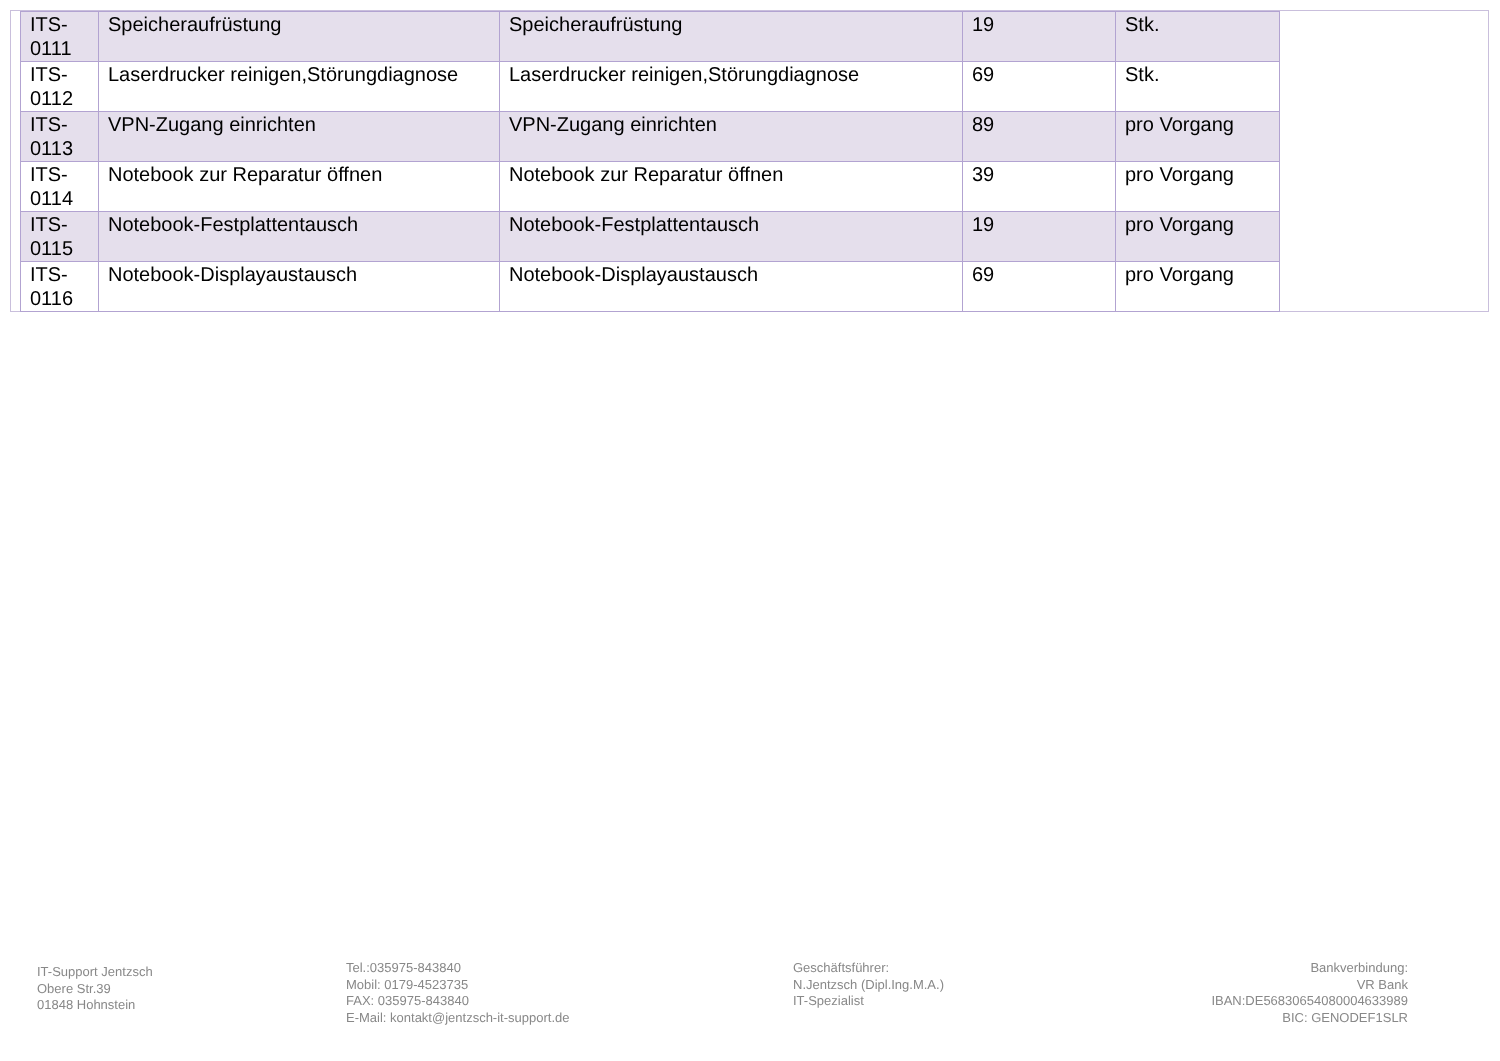| ITS- 0111 | Speicheraufrüstung | Speicheraufrüstung | 19 | Stk. |
| ITS- 0112 | Laserdrucker reinigen,Störungdiagnose | Laserdrucker reinigen,Störungdiagnose | 69 | Stk. |
| ITS- 0113 | VPN-Zugang einrichten | VPN-Zugang einrichten | 89 | pro Vorgang |
| ITS- 0114 | Notebook zur Reparatur öffnen | Notebook zur Reparatur öffnen | 39 | pro Vorgang |
| ITS- 0115 | Notebook-Festplattentausch | Notebook-Festplattentausch | 19 | pro Vorgang |
| ITS- 0116 | Notebook-Displayaustausch | Notebook-Displayaustausch | 69 | pro Vorgang |
IT-Support Jentzsch
Obere Str.39
01848 Hohnstein
Tel.:035975-843840
Mobil: 0179-4523735
FAX: 035975-843840
E-Mail: kontakt@jentzsch-it-support.de
Geschäftsführer:
N.Jentzsch (Dipl.Ing.M.A.)
IT-Spezialist
Bankverbindung:
VR Bank
IBAN:DE56830654080004633989
BIC: GENODEF1SLR